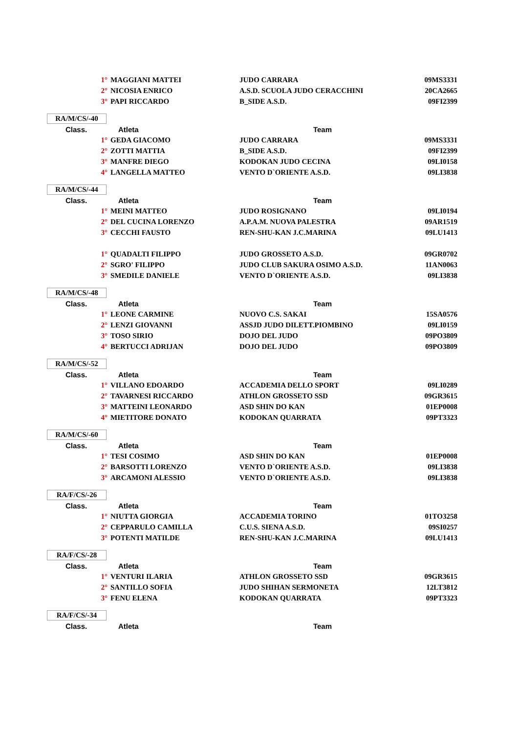| 1° | MAGGIANI MATTEI | JUDO CARRARA | 09MS3331 |
| 2° | NICOSIA ENRICO | A.S.D. SCUOLA JUDO CERACCHINI | 20CA2665 |
| 3° | PAPI RICCARDO | B_SIDE A.S.D. | 09FI2399 |
| RA/M/CS/-40 | | | |
| Class. | Atleta | Team | |
| 1° | GEDA GIACOMO | JUDO CARRARA | 09MS3331 |
| 2° | ZOTTI MATTIA | B_SIDE A.S.D. | 09FI2399 |
| 3° | MANFRE DIEGO | KODOKAN JUDO CECINA | 09LI0158 |
| 4° | LANGELLA MATTEO | VENTO D`ORIENTE A.S.D. | 09LI3838 |
| RA/M/CS/-44 | | | |
| Class. | Atleta | Team | |
| 1° | MEINI MATTEO | JUDO ROSIGNANO | 09LI0194 |
| 2° | DEL CUCINA LORENZO | A.P.A.M. NUOVA PALESTRA | 09AR1519 |
| 3° | CECCHI FAUSTO | REN-SHU-KAN J.C.MARINA | 09LU1413 |
| 1° | QUADALTI FILIPPO | JUDO GROSSETO A.S.D. | 09GR0702 |
| 2° | SGRO' FILIPPO | JUDO CLUB SAKURA OSIMO A.S.D. | 11AN0063 |
| 3° | SMEDILE DANIELE | VENTO D`ORIENTE A.S.D. | 09LI3838 |
| RA/M/CS/-48 | | | |
| Class. | Atleta | Team | |
| 1° | LEONE CARMINE | NUOVO C.S. SAKAI | 15SA0576 |
| 2° | LENZI GIOVANNI | ASSJD JUDO DILETT.PIOMBINO | 09LI0159 |
| 3° | TOSO SIRIO | DOJO DEL JUDO | 09PO3809 |
| 4° | BERTUCCI ADRIJAN | DOJO DEL JUDO | 09PO3809 |
| RA/M/CS/-52 | | | |
| Class. | Atleta | Team | |
| 1° | VILLANO EDOARDO | ACCADEMIA DELLO SPORT | 09LI0289 |
| 2° | TAVARNESI RICCARDO | ATHLON GROSSETO SSD | 09GR3615 |
| 3° | MATTEINI LEONARDO | ASD SHIN DO KAN | 01EP0008 |
| 4° | MIETITORE DONATO | KODOKAN QUARRATA | 09PT3323 |
| RA/M/CS/-60 | | | |
| Class. | Atleta | Team | |
| 1° | TESI COSIMO | ASD SHIN DO KAN | 01EP0008 |
| 2° | BARSOTTI LORENZO | VENTO D`ORIENTE A.S.D. | 09LI3838 |
| 3° | ARCAMONI ALESSIO | VENTO D`ORIENTE A.S.D. | 09LI3838 |
| RA/F/CS/-26 | | | |
| Class. | Atleta | Team | |
| 1° | NIUTTA GIORGIA | ACCADEMIA TORINO | 01TO3258 |
| 2° | CEPPARULO CAMILLA | C.U.S. SIENA A.S.D. | 09SI0257 |
| 3° | POTENTI MATILDE | REN-SHU-KAN J.C.MARINA | 09LU1413 |
| RA/F/CS/-28 | | | |
| Class. | Atleta | Team | |
| 1° | VENTURI ILARIA | ATHLON GROSSETO SSD | 09GR3615 |
| 2° | SANTILLO SOFIA | JUDO SHIHAN SERMONETA | 12LT3812 |
| 3° | FENU ELENA | KODOKAN QUARRATA | 09PT3323 |
| RA/F/CS/-34 | | | |
| Class. | Atleta | Team | |